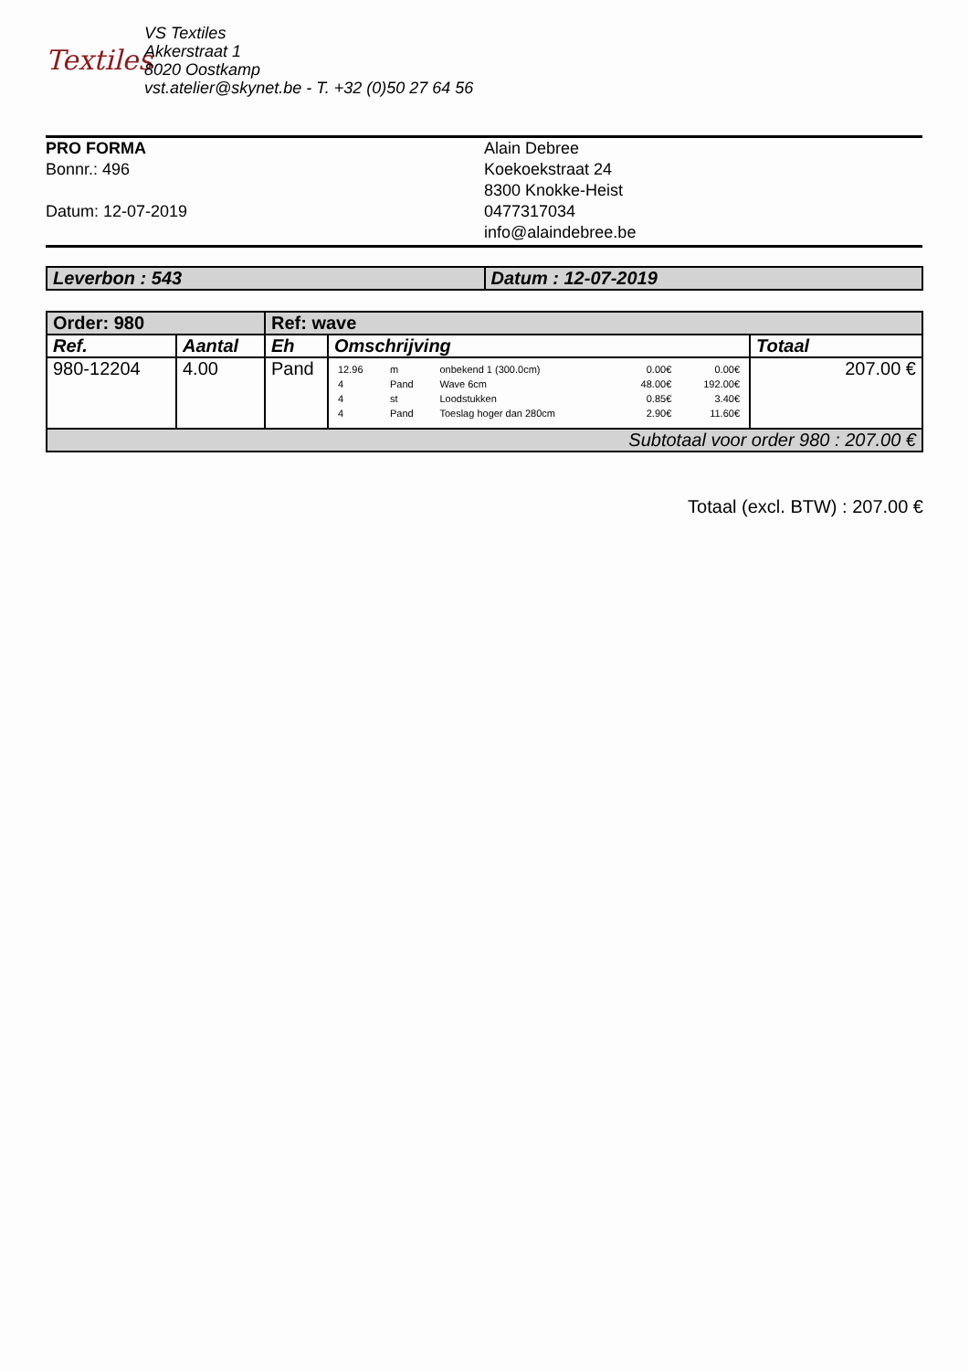Textiles
VS Textiles
Akkerstraat 1
8020 Oostkamp
vst.atelier@skynet.be - T. +32 (0)50 27 64 56
PRO FORMA
Bonnr.: 496
Datum: 12-07-2019
Alain Debree
Koekoekstraat 24
8300 Knokke-Heist
0477317034
info@alaindebree.be
| Leverbon : 543 | Datum : 12-07-2019 |
| Order: 980 | | Ref: wave | | |
| --- | --- | --- | --- | --- |
| Ref. | Aantal | Eh | Omschrijving | Totaal |
| 980-12204 | 4.00 | Pand | / 12.96 / m / onbekend 1 (300.0cm) / 0.00€ / 0.00€ / / 4 / Pand / Wave 6cm / 48.00€ / 192.00€ / / 4 / st / Loodstukken / 0.85€ / 3.40€ / / 4 / Pand / Toeslag hoger dan 280cm / 2.90€ / 11.60€ / | 207.00 € |
| Subtotaal voor order 980 : 207.00 € | | | | |
Totaal (excl. BTW) : 207.00 €